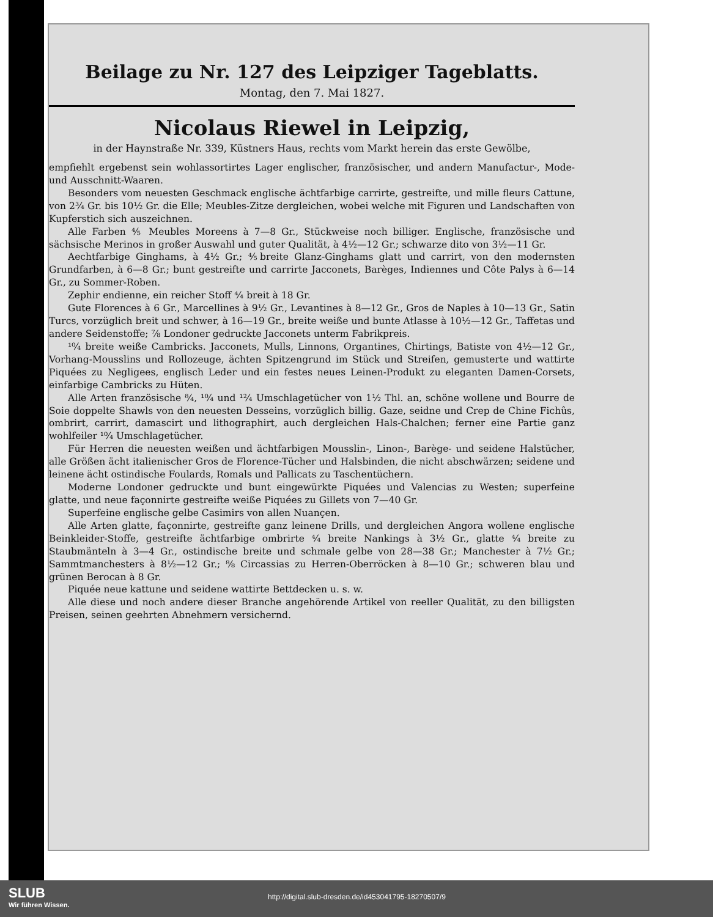Beilage zu Nr. 127 des Leipziger Tageblatts.
Montag, den 7. Mai 1827.
Nicolaus Riewel in Leipzig,
in der Haynstraße Nr. 339, Küstners Haus, rechts vom Markt herein das erste Gewölbe,
empfiehlt ergebenst sein wohlassortirtes Lager englischer, französischer, und andern Manufactur-, Mode- und Ausschnitt-Waaren.
Besonders vom neuesten Geschmack englische ächtfarbige carrirte, gestreifte, und mille fleurs Cattune, von 2¾ Gr. bis 10½ Gr. die Elle; Meubles-Zitze dergleichen, wobei welche mit Figuren und Landschaften von Kupferstich sich auszeichnen.
Alle Farben ⅘ Meubles Moreens à 7—8 Gr., Stückweise noch billiger. Englische, französische und sächsische Merinos in großer Auswahl und guter Qualität, à 4½—12 Gr.; schwarze dito von 3½—11 Gr.
Aechtfarbige Ginghams, à 4½ Gr.; ⅘breite Glanz-Ginghams glatt und carrirt, von den modernsten Grundfarben, à 6—8 Gr.; bunt gestreifte und carrirte Jacconets, Barèges, Indiennes und Côte Palys à 6—14 Gr., zu Sommer-Roben.
Zephir endienne, ein reicher Stoff ⁴⁄₄ breit à 18 Gr.
Gute Florences à 6 Gr., Marcellines à 9½ Gr., Levantines à 8—12 Gr., Gros de Naples à 10—13 Gr., Satin Turcs, vorzüglich breit und schwer, à 16—19 Gr., breite weiße und bunte Atlasse à 10½—12 Gr., Taffetas und andere Seidenstoffe; ⅞ Londoner gedruckte Jacconets unterm Fabrikpreis.
¹⁰⁄₄ breite weiße Cambricks. Jacconets, Mulls, Linnons, Organtines, Chirtings, Batiste von 4½—12 Gr., Vorhang-Mousslins und Rollozeuge, ächten Spitzengrund im Stück und Streifen, gemusterte und wattirte Piquées zu Negligees, englisch Leder und ein festes neues Leinen-Produkt zu eleganten Damen-Corsets, einfarbige Cambricks zu Hüten.
Alle Arten französische ⁸⁄₄, ¹⁰⁄₄ und ¹²⁄₄ Umschlagetücher von 1½ Thl. an, schöne wollene und Bourre de Soie doppelte Shawls von den neuesten Desseins, vorzüglich billig. Gaze, seidne und Crep de Chine Fichûs, ombrirt, carrirt, damascirt und lithographirt, auch dergleichen Hals-Chalchen; ferner eine Partie ganz wohlfeiler ¹⁰⁄₄ Umschlagetücher.
Für Herren die neuesten weißen und ächtfarbigen Mousslin-, Linon-, Barège- und seidene Halstücher, alle Größen ächt italienischer Gros de Florence-Tücher und Halsbinden, die nicht abschwärzen; seidene und leinene ächt ostindische Foulards, Romals und Pallicats zu Taschentüchern.
Moderne Londoner gedruckte und bunt eingewürkte Piquées und Valencias zu Westen; superfeine glatte, und neue façonnirte gestreifte weiße Piquées zu Gillets von 7—40 Gr.
Superfeine englische gelbe Casimirs von allen Nuançen.
Alle Arten glatte, façonnirte, gestreifte ganz leinene Drills, und dergleichen Angora wollene englische Beinkleider-Stoffe, gestreifte ächtfarbige ombrirte ⁴⁄₄ breite Nankings à 3½ Gr., glatte ⁴⁄₄ breite zu Staubmänteln à 3—4 Gr., ostindische breite und schmale gelbe von 28—38 Gr.; Manchester à 7½ Gr.; Sammtmanchesters à 8½—12 Gr.; ⁸⁄₈ Circassias zu Herren-Oberröcken à 8—10 Gr.; schweren blau und grünen Berocan à 8 Gr.
Piquée neue kattune und seidene wattirte Bettdecken u. s. w.
Alle diese und noch andere dieser Branche angehörende Artikel von reeller Qualität, zu den billigsten Preisen, seinen geehrten Abnehmern versichernd.
SLUB
Wir führen Wissen.
http://digital.slub-dresden.de/id453041795-18270507/9